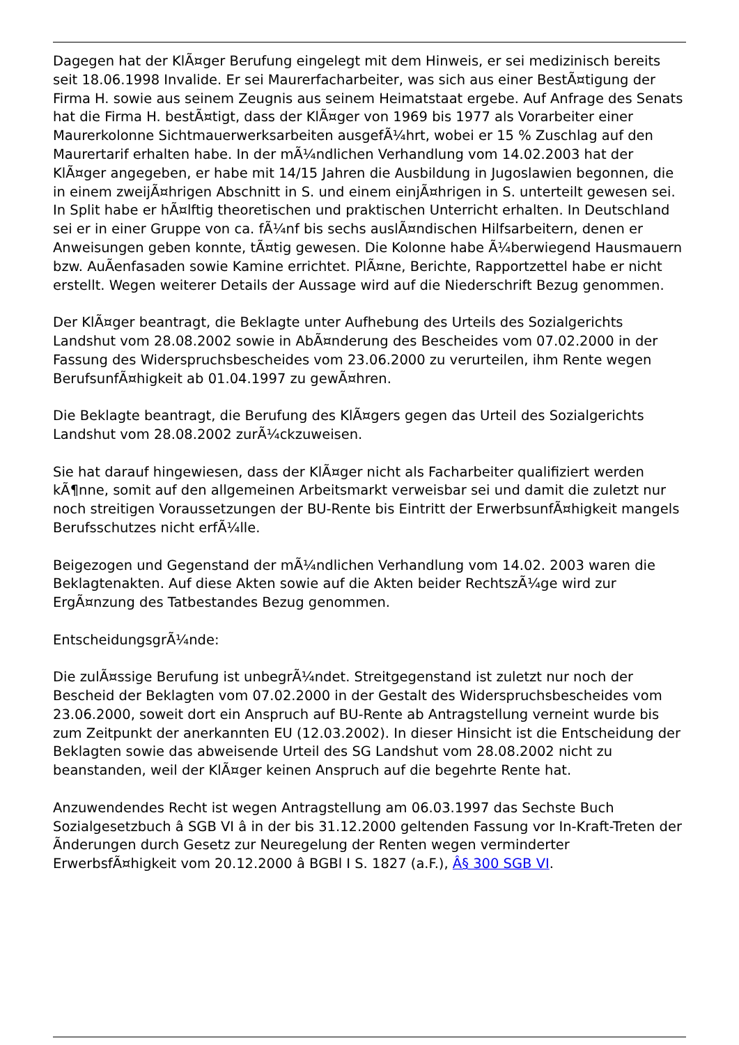Dagegen hat der KlÃ¤ger Berufung eingelegt mit dem Hinweis, er sei medizinisch bereits seit 18.06.1998 Invalide. Er sei Maurerfacharbeiter, was sich aus einer BestÃ¤tigung der Firma H. sowie aus seinem Zeugnis aus seinem Heimatstaat ergebe. Auf Anfrage des Senats hat die Firma H. bestÃ¤tigt, dass der KlÃ¤ger von 1969 bis 1977 als Vorarbeiter einer Maurerkolonne Sichtmauerwerksarbeiten ausgefÃ¼hrt, wobei er 15 % Zuschlag auf den Maurertarif erhalten habe. In der mÃ¼ndlichen Verhandlung vom 14.02.2003 hat der KlÃ¤ger angegeben, er habe mit 14/15 Jahren die Ausbildung in Jugoslawien begonnen, die in einem zweijÃ¤hrigen Abschnitt in S. und einem einjÃ¤hrigen in S. unterteilt gewesen sei. In Split habe er hÃ¤lftig theoretischen und praktischen Unterricht erhalten. In Deutschland sei er in einer Gruppe von ca. fÃ¼nf bis sechs auslÃ¤ndischen Hilfsarbeitern, denen er Anweisungen geben konnte, tÃ¤tig gewesen. Die Kolonne habe Ã¼berwiegend Hausmauern bzw. AuÃenfasaden sowie Kamine errichtet. PlÃ¤ne, Berichte, Rapportzettel habe er nicht erstellt. Wegen weiterer Details der Aussage wird auf die Niederschrift Bezug genommen.
Der KlÃ¤ger beantragt, die Beklagte unter Aufhebung des Urteils des Sozialgerichts Landshut vom 28.08.2002 sowie in AbÃ¤nderung des Bescheides vom 07.02.2000 in der Fassung des Widerspruchsbescheides vom 23.06.2000 zu verurteilen, ihm Rente wegen BerufsunfÃ¤higkeit ab 01.04.1997 zu gewÃ¤hren.
Die Beklagte beantragt, die Berufung des KlÃ¤gers gegen das Urteil des Sozialgerichts Landshut vom 28.08.2002 zurÃ¼ckzuweisen.
Sie hat darauf hingewiesen, dass der KlÃ¤ger nicht als Facharbeiter qualifiziert werden kÃ¶nne, somit auf den allgemeinen Arbeitsmarkt verweisbar sei und damit die zuletzt nur noch streitigen Voraussetzungen der BU-Rente bis Eintritt der ErwerbsunfÃ¤higkeit mangels Berufsschutzes nicht erfÃ¼lle.
Beigezogen und Gegenstand der mÃ¼ndlichen Verhandlung vom 14.02. 2003 waren die Beklagtenakten. Auf diese Akten sowie auf die Akten beider RechtszÃ¼ge wird zur ErgÃ¤nzung des Tatbestandes Bezug genommen.
EntscheidungsgrÃ¼nde:
Die zulÃ¤ssige Berufung ist unbegrÃ¼ndet. Streitgegenstand ist zuletzt nur noch der Bescheid der Beklagten vom 07.02.2000 in der Gestalt des Widerspruchsbescheides vom 23.06.2000, soweit dort ein Anspruch auf BU-Rente ab Antragstellung verneint wurde bis zum Zeitpunkt der anerkannten EU (12.03.2002). In dieser Hinsicht ist die Entscheidung der Beklagten sowie das abweisende Urteil des SG Landshut vom 28.08.2002 nicht zu beanstanden, weil der KlÃ¤ger keinen Anspruch auf die begehrte Rente hat.
Anzuwendendes Recht ist wegen Antragstellung am 06.03.1997 das Sechste Buch Sozialgesetzbuch â SGB VI â in der bis 31.12.2000 geltenden Fassung vor In-Kraft-Treten der Ãnderungen durch Gesetz zur Neuregelung der Renten wegen verminderter ErwerbsfÃ¤higkeit vom 20.12.2000 â BGBl I S. 1827 (a.F.), Â§ 300 SGB VI.